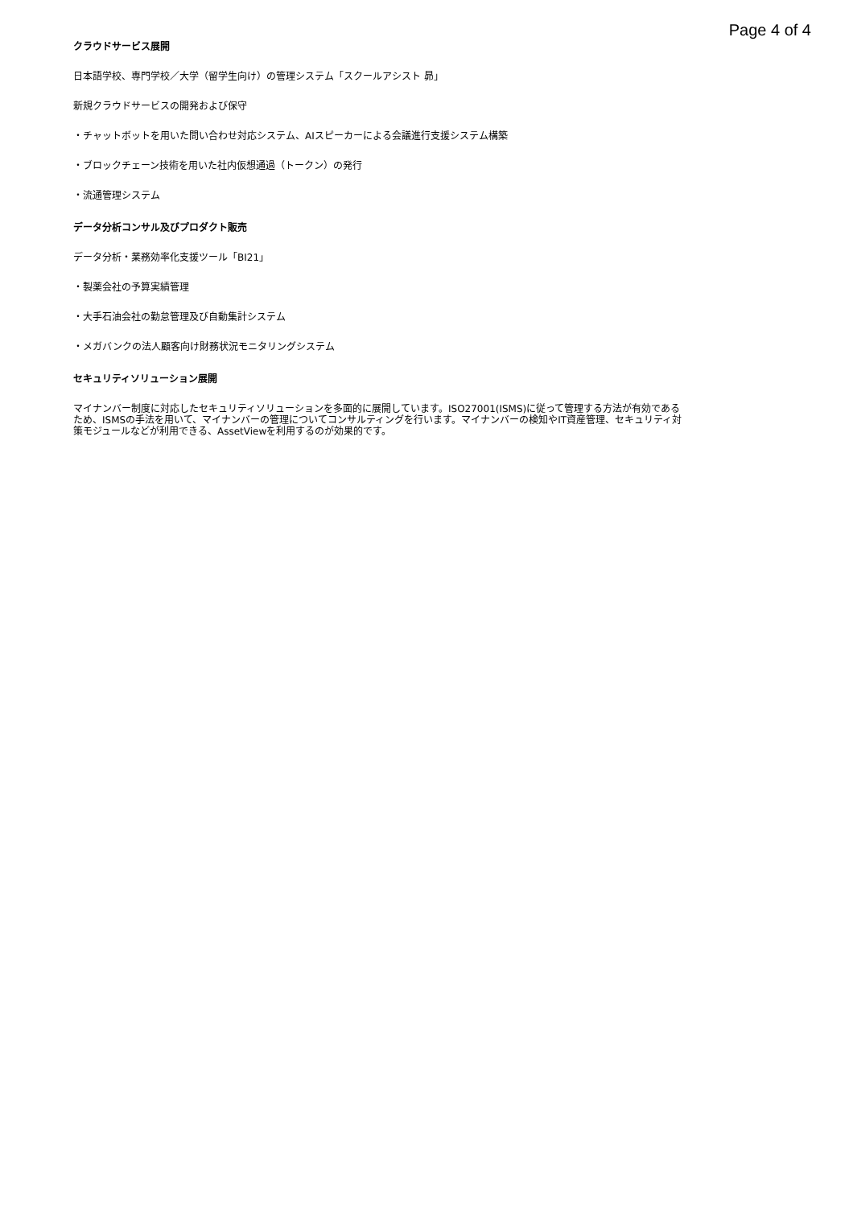Page 4 of 4
クラウドサービス展開
日本語学校、専門学校／大学（留学生向け）の管理システム「スクールアシスト 昴」
新規クラウドサービスの開発および保守
・チャットボットを用いた問い合わせ対応システム、AIスピーカーによる会議進行支援システム構築
・ブロックチェーン技術を用いた社内仮想通過（トークン）の発行
・流通管理システム
データ分析コンサル及びプロダクト販売
データ分析・業務効率化支援ツール「BI21」
・製薬会社の予算実績管理
・大手石油会社の勤怠管理及び自動集計システム
・メガバンクの法人顧客向け財務状況モニタリングシステム
セキュリティソリューション展開
マイナンバー制度に対応したセキュリティソリューションを多面的に展開しています。ISO27001(ISMS)に従って管理する方法が有効であるため、ISMSの手法を用いて、マイナンバーの管理についてコンサルティングを行います。マイナンバーの検知やIT資産管理、セキュリティ対策モジュールなどが利用できる、AssetViewを利用するのが効果的です。